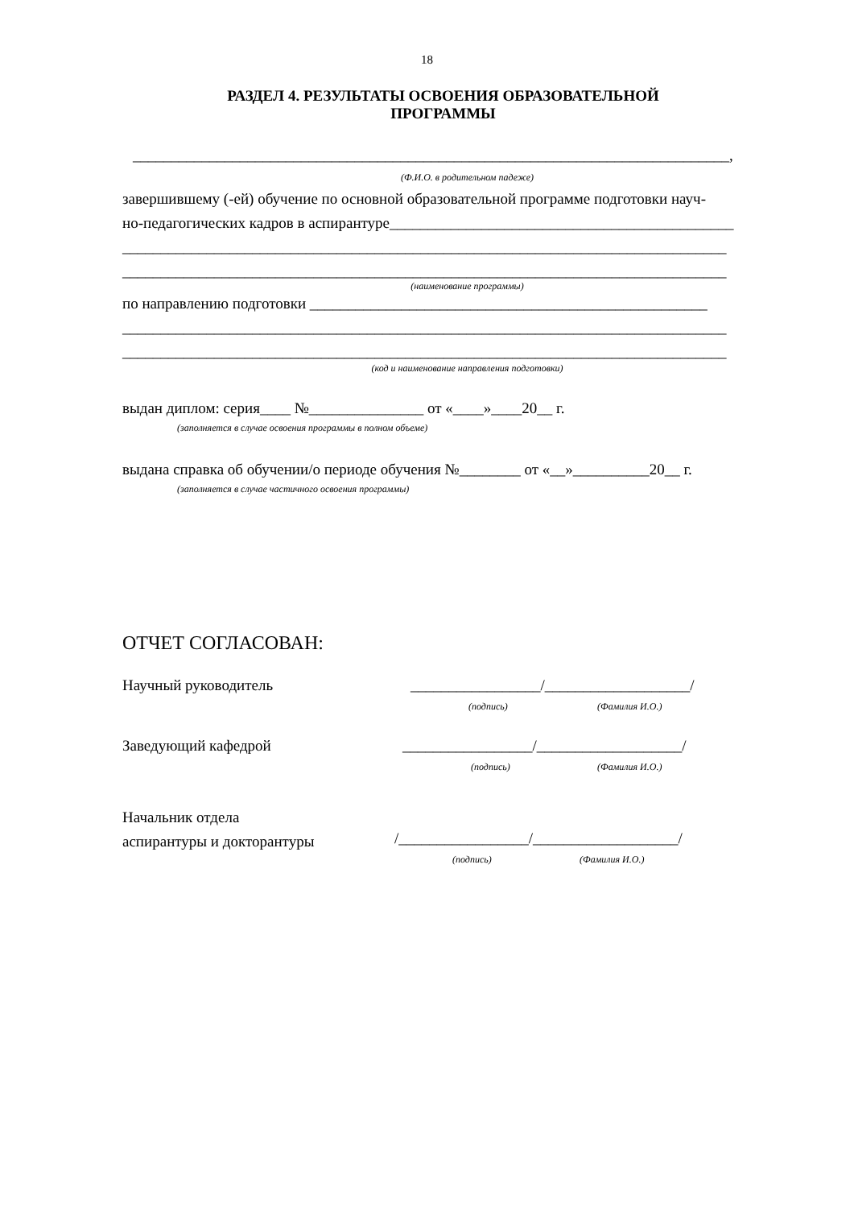18
РАЗДЕЛ 4. РЕЗУЛЬТАТЫ ОСВОЕНИЯ ОБРАЗОВАТЕЛЬНОЙ
ПРОГРАММЫ
______________________________________________________________________________,
(Ф.И.О. в родительном падеже)
завершившему (-ей) обучение по основной образовательной программе подготовки науч-
но-педагогических кадров в аспирантуре_____________________________________________
_______________________________________________________________________________
_______________________________________________________________________________
(наименование программы)
по направлению подготовки ____________________________________________________
_______________________________________________________________________________
_______________________________________________________________________________
(код и наименование направления подготовки)
выдан диплом: серия____ №_______________ от «____»____20__ г.
(заполняется в случае освоения программы в полном объеме)
выдана справка об обучении/о периоде обучения №________ от «__»__________20__ г.
(заполняется в случае частичного освоения программы)
ОТЧЕТ СОГЛАСОВАН:
Научный руководитель
_________________/___________________/
(подпись) (Фамилия И.О.)
Заведующий кафедрой
_________________/___________________/
(подпись) (Фамилия И.О.)
Начальник отдела
аспирантуры и докторантуры
/_________________/___________________/
(подпись) (Фамилия И.О.)